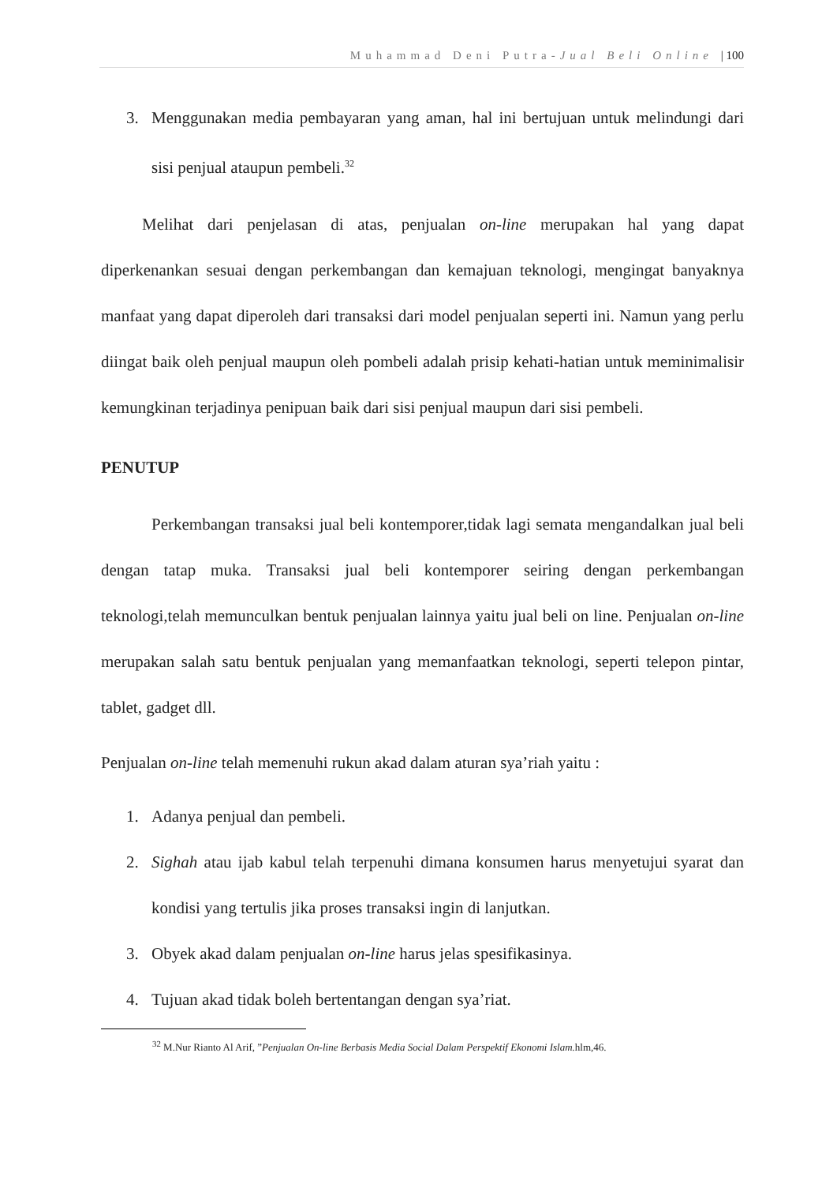Muhammad Deni Putra-Jual Beli Online | 100
3. Menggunakan media pembayaran yang aman, hal ini bertujuan untuk melindungi dari sisi penjual ataupun pembeli.<sup>32</sup>
Melihat dari penjelasan di atas, penjualan on-line merupakan hal yang dapat diperkenankan sesuai dengan perkembangan dan kemajuan teknologi, mengingat banyaknya manfaat yang dapat diperoleh dari transaksi dari model penjualan seperti ini. Namun yang perlu diingat baik oleh penjual maupun oleh pombeli adalah prisip kehati-hatian untuk meminimalisir kemungkinan terjadinya penipuan baik dari sisi penjual maupun dari sisi pembeli.
PENUTUP
Perkembangan transaksi jual beli kontemporer,tidak lagi semata mengandalkan jual beli dengan tatap muka. Transaksi jual beli kontemporer seiring dengan perkembangan teknologi,telah memunculkan bentuk penjualan lainnya yaitu jual beli on line. Penjualan on-line merupakan salah satu bentuk penjualan yang memanfaatkan teknologi, seperti telepon pintar, tablet, gadget dll.
Penjualan on-line telah memenuhi rukun akad dalam aturan sya’riah yaitu :
1. Adanya penjual dan pembeli.
2. Sighah atau ijab kabul telah terpenuhi dimana konsumen harus menyetujui syarat dan kondisi yang tertulis jika proses transaksi ingin di lanjutkan.
3. Obyek akad dalam penjualan on-line harus jelas spesifikasinya.
4. Tujuan akad tidak boleh bertentangan dengan sya’riat.
<sup>32</sup> M.Nur Rianto Al Arif, ”Penjualan On-line Berbasis Media Social Dalam Perspektif Ekonomi Islam. hlm,46.